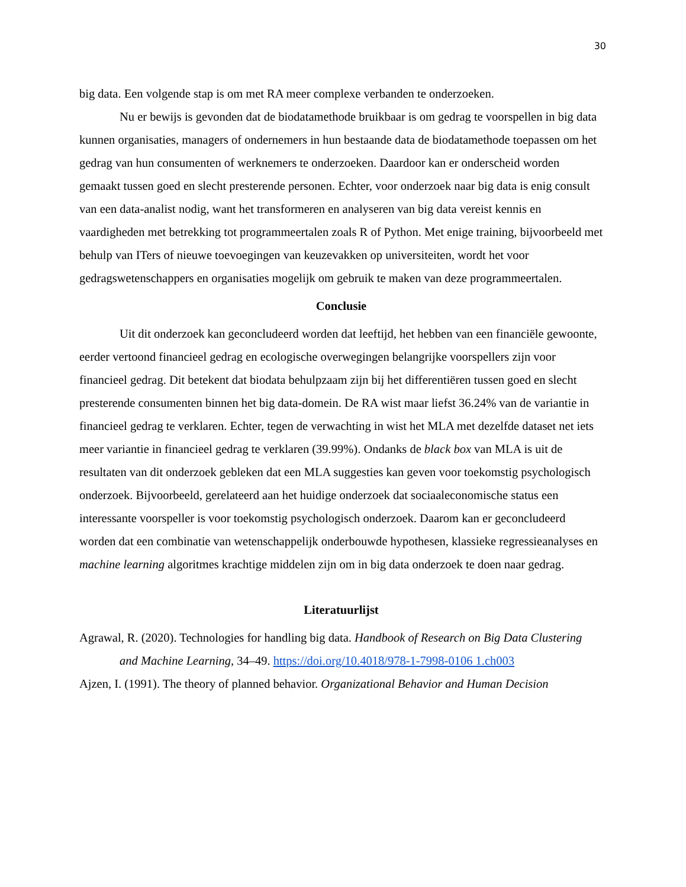30
big data. Een volgende stap is om met RA meer complexe verbanden te onderzoeken.
Nu er bewijs is gevonden dat de biodatamethode bruikbaar is om gedrag te voorspellen in big data kunnen organisaties, managers of ondernemers in hun bestaande data de biodatamethode toepassen om het gedrag van hun consumenten of werknemers te onderzoeken. Daardoor kan er onderscheid worden gemaakt tussen goed en slecht presterende personen. Echter, voor onderzoek naar big data is enig consult van een data-analist nodig, want het transformeren en analyseren van big data vereist kennis en vaardigheden met betrekking tot programmeertalen zoals R of Python. Met enige training, bijvoorbeeld met behulp van ITers of nieuwe toevoegingen van keuzevakken op universiteiten, wordt het voor gedragswetenschappers en organisaties mogelijk om gebruik te maken van deze programmeertalen.
Conclusie
Uit dit onderzoek kan geconcludeerd worden dat leeftijd, het hebben van een financiële gewoonte, eerder vertoond financieel gedrag en ecologische overwegingen belangrijke voorspellers zijn voor financieel gedrag. Dit betekent dat biodata behulpzaam zijn bij het differentiëren tussen goed en slecht presterende consumenten binnen het big data-domein. De RA wist maar liefst 36.24% van de variantie in financieel gedrag te verklaren. Echter, tegen de verwachting in wist het MLA met dezelfde dataset net iets meer variantie in financieel gedrag te verklaren (39.99%). Ondanks de black box van MLA is uit de resultaten van dit onderzoek gebleken dat een MLA suggesties kan geven voor toekomstig psychologisch onderzoek. Bijvoorbeeld, gerelateerd aan het huidige onderzoek dat sociaaleconomische status een interessante voorspeller is voor toekomstig psychologisch onderzoek. Daarom kan er geconcludeerd worden dat een combinatie van wetenschappelijk onderbouwde hypothesen, klassieke regressieanalyses en machine learning algoritmes krachtige middelen zijn om in big data onderzoek te doen naar gedrag.
Literatuurlijst
Agrawal, R. (2020). Technologies for handling big data. Handbook of Research on Big Data Clustering and Machine Learning, 34–49. https://doi.org/10.4018/978-1-7998-0106 1.ch003
Ajzen, I. (1991). The theory of planned behavior. Organizational Behavior and Human Decision